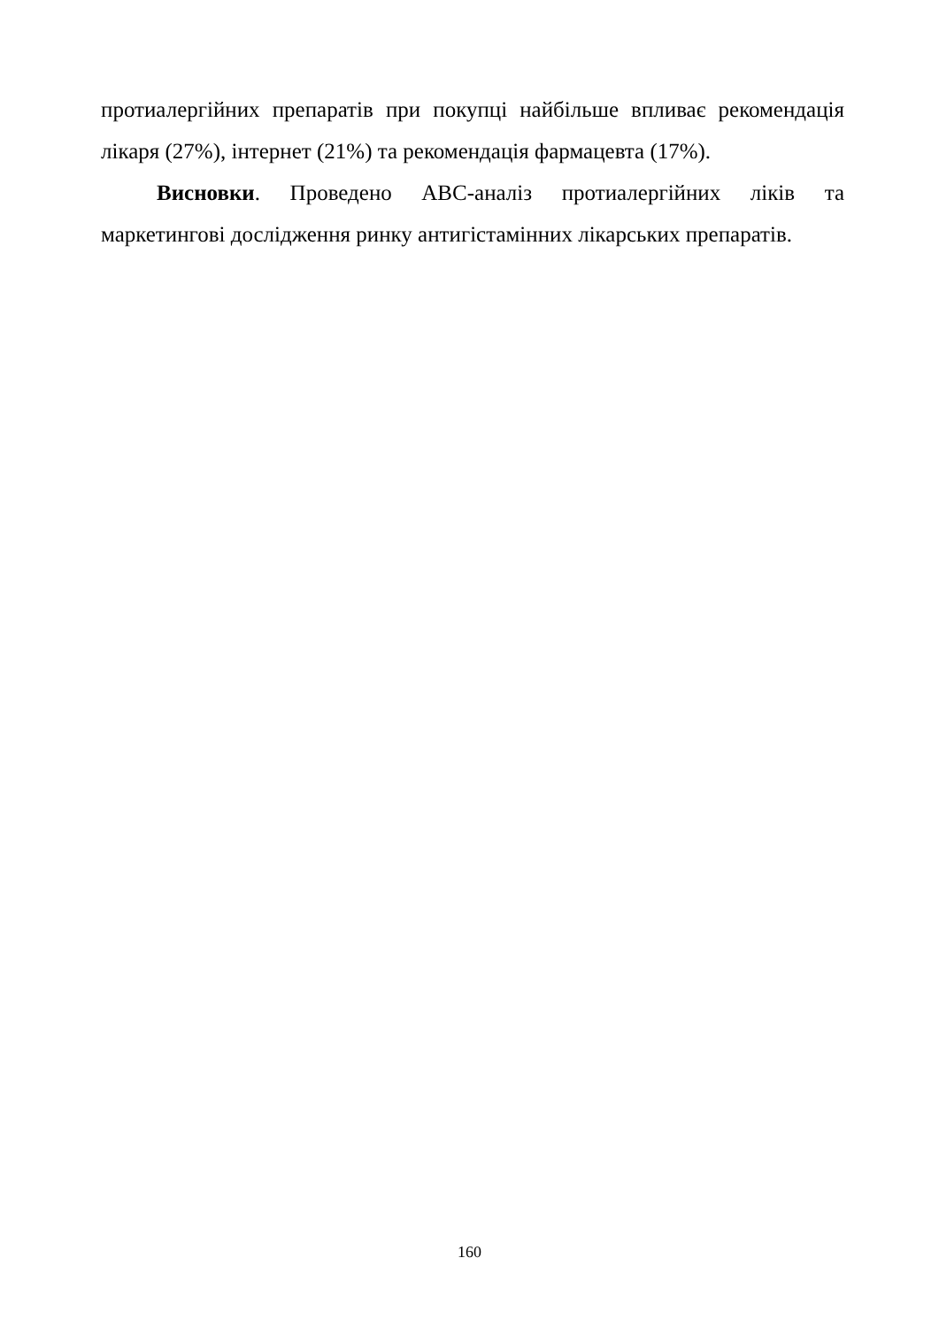протиалергійних препаратів при покупці найбільше впливає рекомендація лікаря (27%), інтернет (21%) та рекомендація фармацевта (17%).
Висновки. Проведено АВС-аналіз протиалергійних ліків та маркетингові дослідження ринку антигістамінних лікарських препаратів.
160